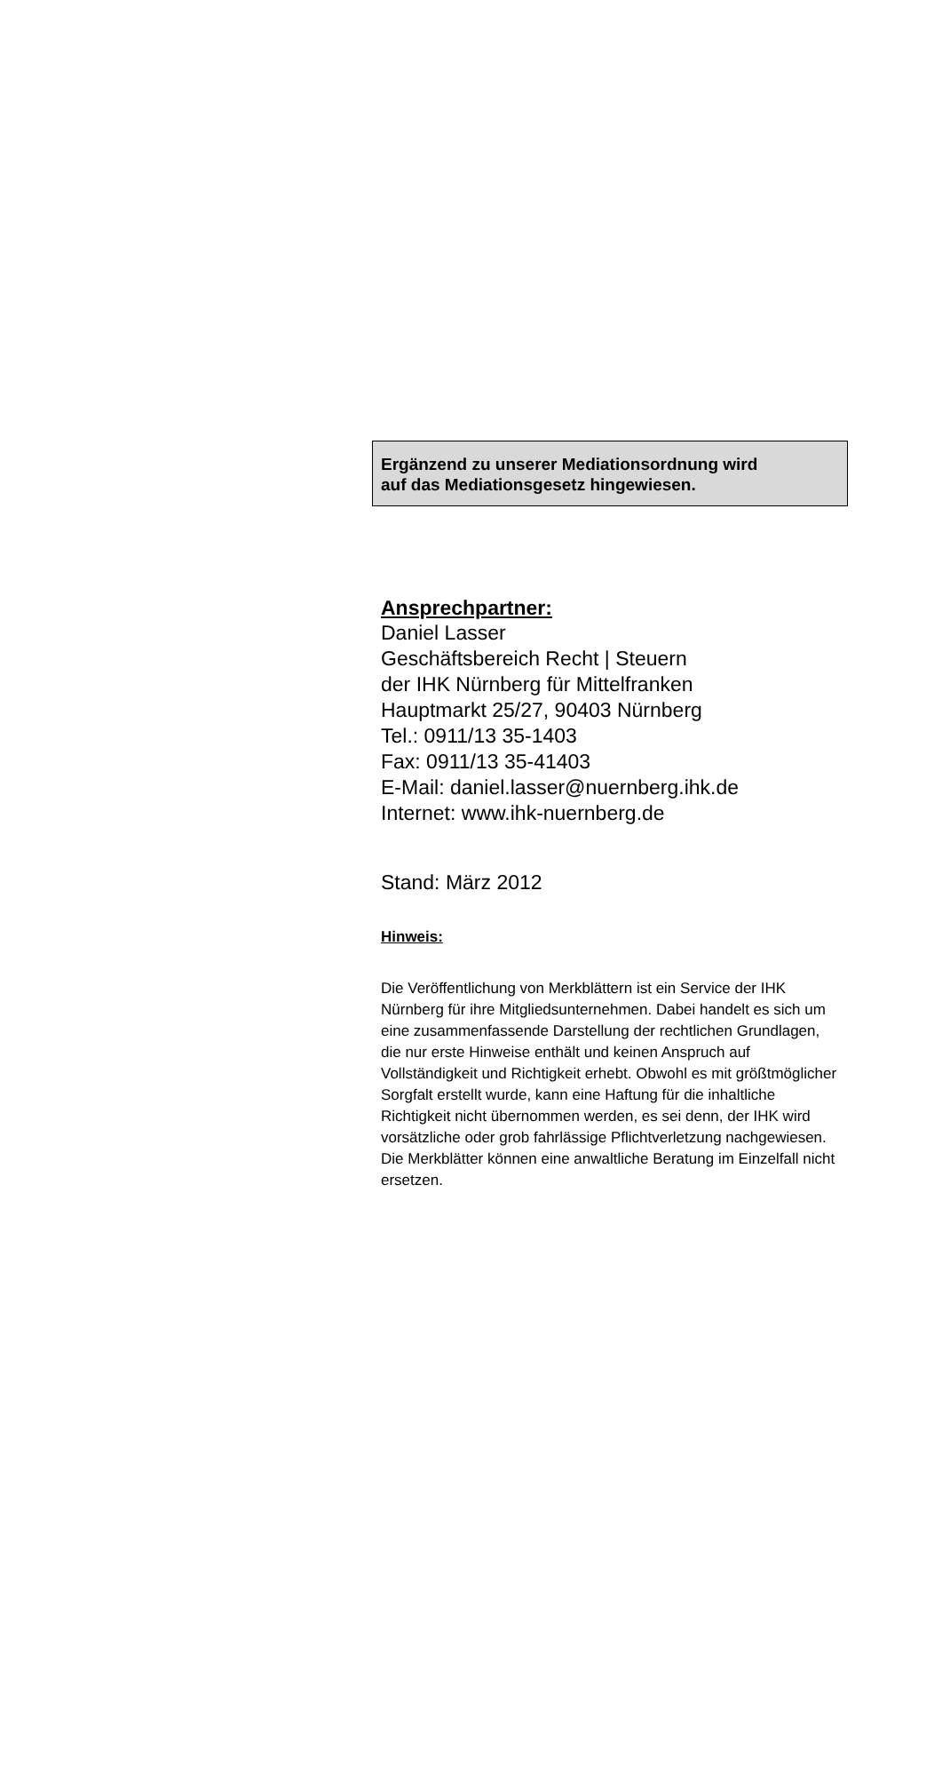Ergänzend zu unserer Mediationsordnung wird
auf das Mediationsgesetz hingewiesen.
Ansprechpartner:
Daniel Lasser
Geschäftsbereich Recht | Steuern
der IHK Nürnberg für Mittelfranken
Hauptmarkt 25/27, 90403 Nürnberg
Tel.: 0911/13 35-1403
Fax: 0911/13 35-41403
E-Mail: daniel.lasser@nuernberg.ihk.de
Internet: www.ihk-nuernberg.de
Stand: März 2012
Hinweis:
Die Veröffentlichung von Merkblättern ist ein Service der IHK Nürnberg für ihre Mitgliedsunternehmen. Dabei handelt es sich um eine zusammenfassende Darstellung der rechtlichen Grundlagen, die nur erste Hinweise enthält und keinen Anspruch auf Vollständigkeit und Richtigkeit erhebt. Obwohl es mit größtmöglicher Sorgfalt erstellt wurde, kann eine Haftung für die inhaltliche Richtigkeit nicht übernommen werden, es sei denn, der IHK wird vorsätzliche oder grob fahrlässige Pflichtverletzung nachgewiesen. Die Merkblätter können eine anwaltliche Beratung im Einzelfall nicht ersetzen.